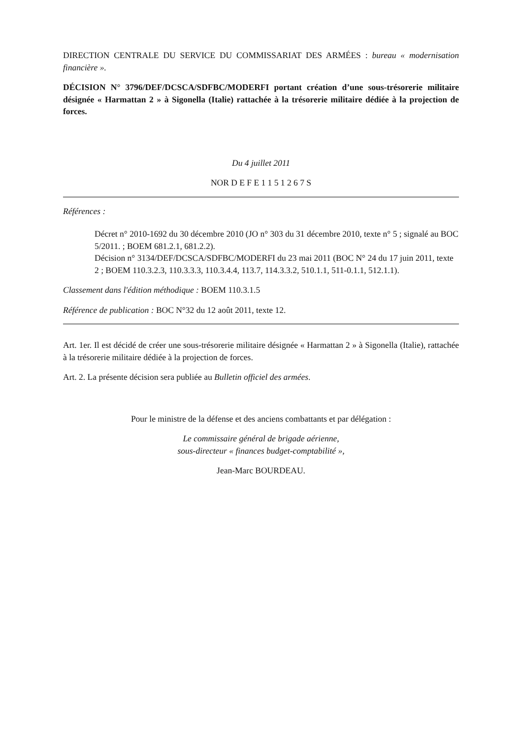DIRECTION CENTRALE DU SERVICE DU COMMISSARIAT DES ARMÉES : bureau « modernisation financière ».
DÉCISION N° 3796/DEF/DCSCA/SDFBC/MODERFI portant création d’une sous-trésorerie militaire désignée « Harmattan 2 » à Sigonella (Italie) rattachée à la trésorerie militaire dédiée à la projection de forces.
Du 4 juillet 2011
NOR D E F E 1 1 5 1 2 6 7 S
Références :
Décret n° 2010-1692 du 30 décembre 2010 (JO n° 303 du 31 décembre 2010, texte n° 5 ; signalé au BOC 5/2011. ; BOEM 681.2.1, 681.2.2).
Décision n° 3134/DEF/DCSCA/SDFBC/MODERFI du 23 mai 2011 (BOC N° 24 du 17 juin 2011, texte 2 ; BOEM 110.3.2.3, 110.3.3.3, 110.3.4.4, 113.7, 114.3.3.2, 510.1.1, 511-0.1.1, 512.1.1).
Classement dans l'édition méthodique : BOEM 110.3.1.5
Référence de publication : BOC N°32 du 12 août 2011, texte 12.
Art. 1er. Il est décidé de créer une sous-trésorerie militaire désignée « Harmattan 2 » à Sigonella (Italie), rattachée à la trésorerie militaire dédiée à la projection de forces.
Art. 2. La présente décision sera publiée au Bulletin officiel des armées.
Pour le ministre de la défense et des anciens combattants et par délégation :
Le commissaire général de brigade aérienne,
sous-directeur « finances budget-comptabilité »,
Jean-Marc BOURDEAU.